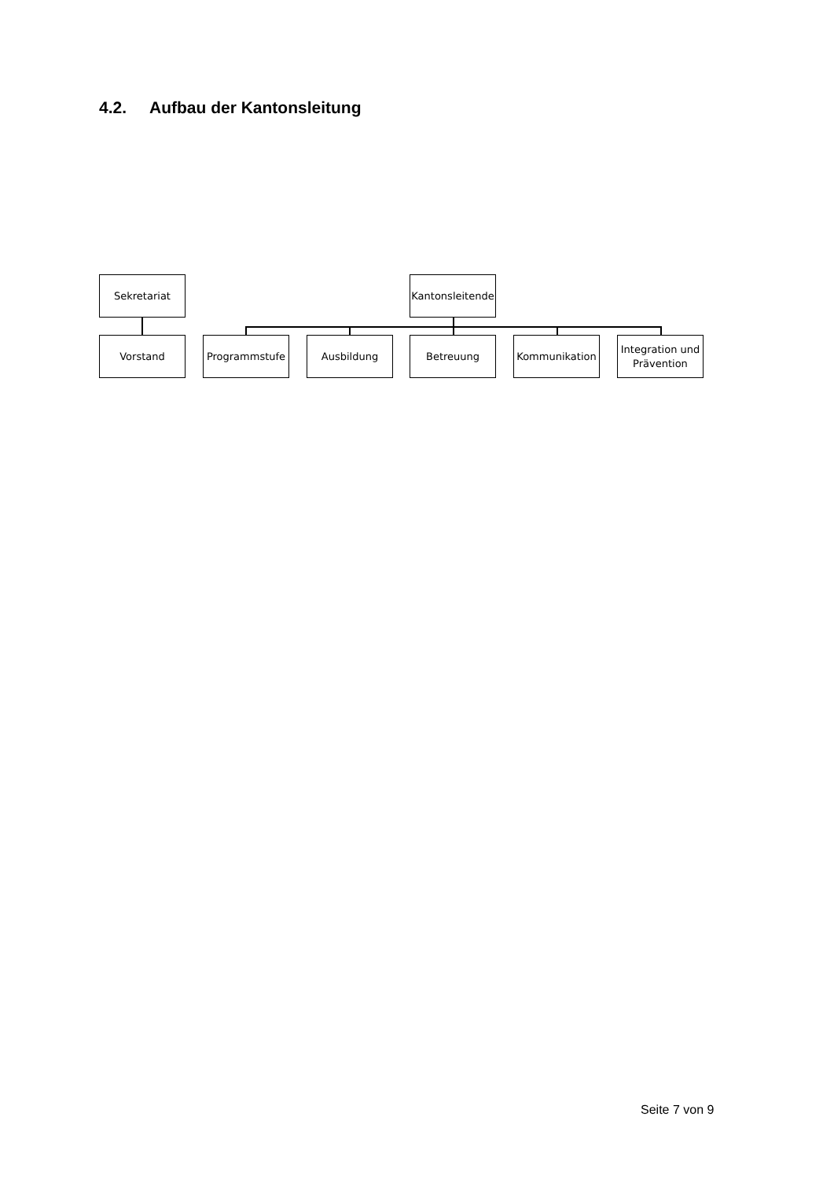4.2. Aufbau der Kantonsleitung
Sekretariat
Kantonsleitende
Vorstand Programmstufe Ausbildung Betreuung Kommunikation
Integration und Prävention
Seite 7 von 9